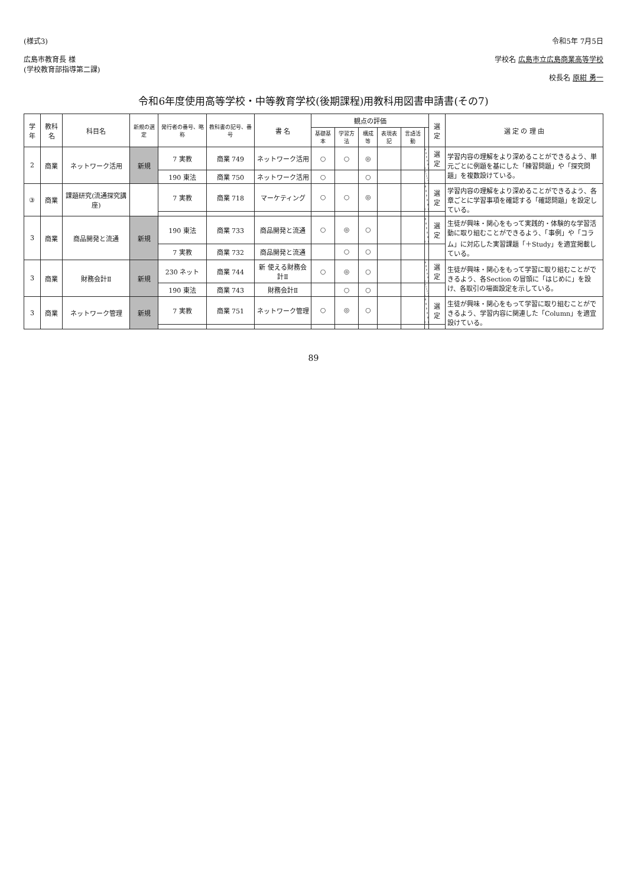(様式3)
広島市教育長 様
(学校教育部指導第二課)
令和5年 7月5日
学校名 広島市立広島商業高等学校
校長名 原紺 勇一
令和6年度使用高等学校・中等教育学校(後期課程)用教科用図書申請書(その7)
| 学年 | 教科名 | 科目名 | 新規の選定 | 発行者の番号、略称 | 教科書の記号、番号 | 書 名 | 観点の評価 | | | | | | 選定 | 選 定 の 理 由 |
| --- | --- | --- | --- | --- | --- | --- | --- | --- | --- | --- | --- | --- | --- | --- |
| | | | | | | | 基礎基本 | 学習方法 | 構成等 | 表現表記 | 言語活動 | | | |
| 2 | 商業 | ネットワーク活用 | 新規 | 7 実教 | 商業 749 | ネットワーク活用 | ○ | ○ | ◎ | | | | 選定 | 学習内容の理解をより深めることができるよう、単元ごとに例題を基にした「練習問題」や「探究問題」を複数設けている。 |
| | | | | 190 東法 | 商業 750 | ネットワーク活用 | ○ | | ○ | | | | | |
| ③ | 商業 | 課題研究(流通探究講座) | | 7 実教 | 商業 718 | マーケティング | ○ | ○ | ◎ | | | | 選定 | 学習内容の理解をより深めることができるよう、各章ごとに学習事項を確認する「確認問題」を設定している。 |
| 3 | 商業 | 商品開発と流通 | 新規 | 190 東法 | 商業 733 | 商品開発と流通 | ○ | ◎ | ○ | | | | 選定 | 生徒が興味・関心をもって実践的・体験的な学習活動に取り組むことができるよう、「事例」や「コラム」に対応した実習課題「＋Study」を適宜掲載している。 |
| | | | | 7 実教 | 商業 732 | 商品開発と流通 | | ○ | ○ | | | | | |
| 3 | 商業 | 財務会計Ⅱ | 新規 | 230 ネット | 商業 744 | 新 使える財務会計Ⅱ | ○ | ◎ | ○ | | | | 選定 | 生徒が興味・関心をもって学習に取り組むことができるよう、各Section の冒頭に「はじめに」を設け、各取引の場面設定を示している。 |
| | | | | 190 東法 | 商業 743 | 財務会計Ⅱ | | ○ | ○ | | | | | |
| 3 | 商業 | ネットワーク管理 | 新規 | 7 実教 | 商業 751 | ネットワーク管理 | ○ | ◎ | ○ | | | | 選定 | 生徒が興味・関心をもって学習に取り組むことができるよう、学習内容に関連した「Column」を適宜設けている。 |
89